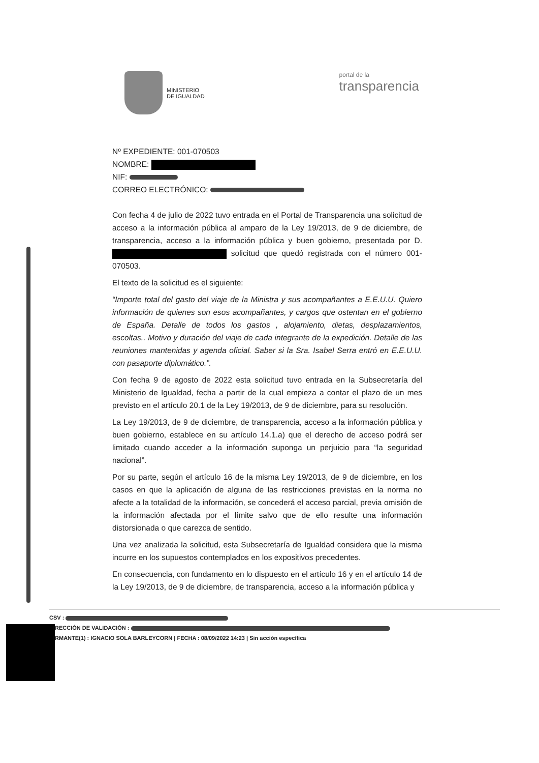MINISTERIO
DE IGUALDAD
portal de la
transparencia
Nº EXPEDIENTE: 001-070503
NOMBRE:
NIF:
CORREO ELECTRÓNICO:
Con fecha 4 de julio de 2022 tuvo entrada en el Portal de Transparencia una solicitud de acceso a la información pública al amparo de la Ley 19/2013, de 9 de diciembre, de transparencia, acceso a la información pública y buen gobierno, presentada por D. solicitud que quedó registrada con el número 001-070503.
El texto de la solicitud es el siguiente:
“Importe total del gasto del viaje de la Ministra y sus acompañantes a E.E.U.U. Quiero información de quienes son esos acompañantes, y cargos que ostentan en el gobierno de España. Detalle de todos los gastos , alojamiento, dietas, desplazamientos, escoltas.. Motivo y duración del viaje de cada integrante de la expedición. Detalle de las reuniones mantenidas y agenda oficial. Saber si la Sra. Isabel Serra entró en E.E.U.U. con pasaporte diplomático.”.
Con fecha 9 de agosto de 2022 esta solicitud tuvo entrada en la Subsecretaría del Ministerio de Igualdad, fecha a partir de la cual empieza a contar el plazo de un mes previsto en el artículo 20.1 de la Ley 19/2013, de 9 de diciembre, para su resolución.
La Ley 19/2013, de 9 de diciembre, de transparencia, acceso a la información pública y buen gobierno, establece en su artículo 14.1.a) que el derecho de acceso podrá ser limitado cuando acceder a la información suponga un perjuicio para “la seguridad nacional”.
Por su parte, según el artículo 16 de la misma Ley 19/2013, de 9 de diciembre, en los casos en que la aplicación de alguna de las restricciones previstas en la norma no afecte a la totalidad de la información, se concederá el acceso parcial, previa omisión de la información afectada por el límite salvo que de ello resulte una información distorsionada o que carezca de sentido.
Una vez analizada la solicitud, esta Subsecretaría de Igualdad considera que la misma incurre en los supuestos contemplados en los expositivos precedentes.
En consecuencia, con fundamento en lo dispuesto en el artículo 16 y en el artículo 14 de la Ley 19/2013, de 9 de diciembre, de transparencia, acceso a la información pública y
CSV :
IRECCIÓN DE VALIDACIÓN :
IRMANTE(1) : IGNACIO SOLA BARLEYCORN | FECHA : 08/09/2022 14:23 | Sin acción específica